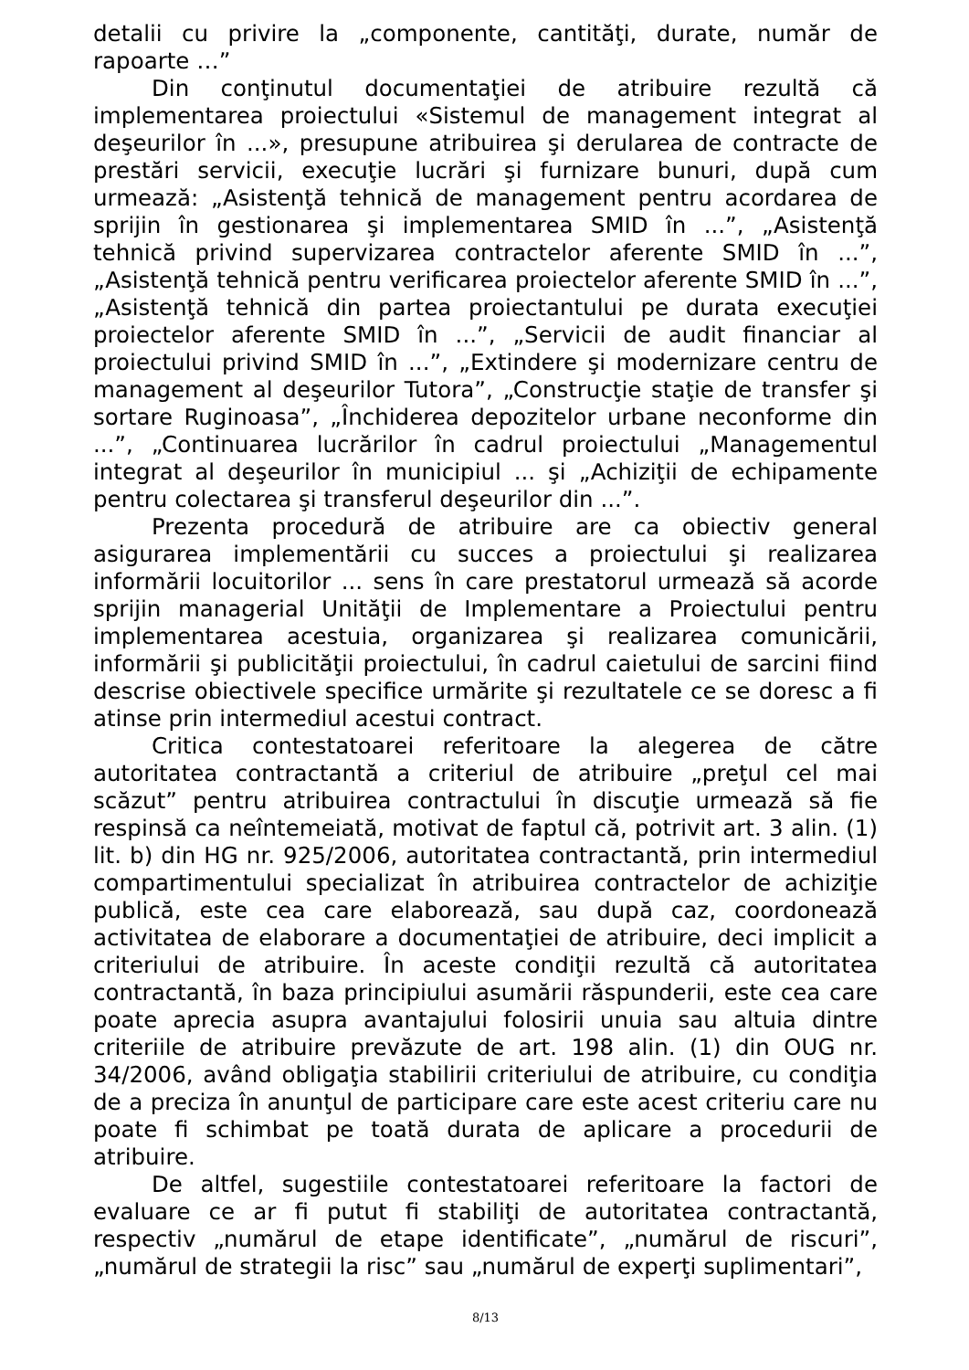detalii cu privire la „componente, cantităţi, durate, număr de rapoarte …”
Din conţinutul documentaţiei de atribuire rezultă că implementarea proiectului «Sistemul de management integrat al deşeurilor în ...», presupune atribuirea şi derularea de contracte de prestări servicii, execuţie lucrări şi furnizare bunuri, după cum urmează: „Asistenţă tehnică de management pentru acordarea de sprijin în gestionarea şi implementarea SMID în ...”, „Asistenţă tehnică privind supervizarea contractelor aferente SMID în ...”, „Asistenţă tehnică pentru verificarea proiectelor aferente SMID în ...”, „Asistenţă tehnică din partea proiectantului pe durata execuţiei proiectelor aferente SMID în ...”, „Servicii de audit financiar al proiectului privind SMID în ...”, „Extindere şi modernizare centru de management al deşeurilor Tutora”, „Construcţie staţie de transfer şi sortare Ruginoasa”, „Închiderea depozitelor urbane neconforme din ...”, „Continuarea lucrărilor în cadrul proiectului „Managementul integrat al deşeurilor în municipiul ... şi „Achiziţii de echipamente pentru colectarea şi transferul deşeurilor din ...”.
Prezenta procedură de atribuire are ca obiectiv general asigurarea implementării cu succes a proiectului şi realizarea informării locuitorilor ... sens în care prestatorul urmează să acorde sprijin managerial Unităţii de Implementare a Proiectului pentru implementarea acestuia, organizarea şi realizarea comunicării, informării şi publicităţii proiectului, în cadrul caietului de sarcini fiind descrise obiectivele specifice urmărite şi rezultatele ce se doresc a fi atinse prin intermediul acestui contract.
Critica contestatoarei referitoare la alegerea de către autoritatea contractantă a criteriul de atribuire „preţul cel mai scăzut” pentru atribuirea contractului în discuţie urmează să fie respinsă ca neîntemeiată, motivat de faptul că, potrivit art. 3 alin. (1) lit. b) din HG nr. 925/2006, autoritatea contractantă, prin intermediul compartimentului specializat în atribuirea contractelor de achiziţie publică, este cea care elaborează, sau după caz, coordonează activitatea de elaborare a documentaţiei de atribuire, deci implicit a criteriului de atribuire. În aceste condiţii rezultă că autoritatea contractantă, în baza principiului asumării răspunderii, este cea care poate aprecia asupra avantajului folosirii unuia sau altuia dintre criteriile de atribuire prevăzute de art. 198 alin. (1) din OUG nr. 34/2006, având obligaţia stabilirii criteriului de atribuire, cu condiţia de a preciza în anunţul de participare care este acest criteriu care nu poate fi schimbat pe toată durata de aplicare a procedurii de atribuire.
De altfel, sugestiile contestatoarei referitoare la factori de evaluare ce ar fi putut fi stabiliţi de autoritatea contractantă, respectiv „numărul de etape identificate”, „numărul de riscuri”, „numărul de strategii la risc” sau „numărul de experţi suplimentari”,
8/13